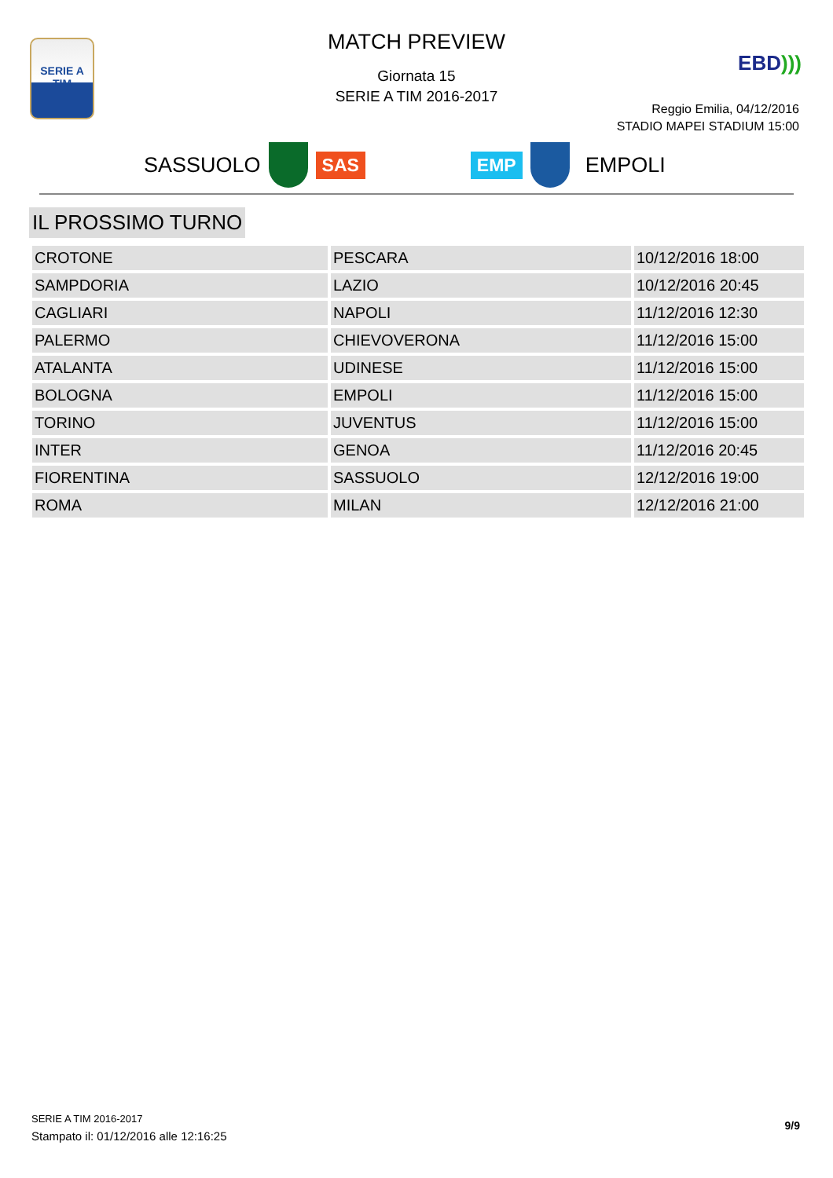SERIE A
TIM
MATCH PREVIEW
Giornata 15
SERIE A TIM 2016-2017
EBD)))
Reggio Emilia, 04/12/2016
STADIO MAPEI STADIUM 15:00
SASSUOLO SAS EMP EMPOLI
IL PROSSIMO TURNO
| CROTONE | PESCARA | 10/12/2016 18:00 |
| SAMPDORIA | LAZIO | 10/12/2016 20:45 |
| CAGLIARI | NAPOLI | 11/12/2016 12:30 |
| PALERMO | CHIEVOVERONA | 11/12/2016 15:00 |
| ATALANTA | UDINESE | 11/12/2016 15:00 |
| BOLOGNA | EMPOLI | 11/12/2016 15:00 |
| TORINO | JUVENTUS | 11/12/2016 15:00 |
| INTER | GENOA | 11/12/2016 20:45 |
| FIORENTINA | SASSUOLO | 12/12/2016 19:00 |
| ROMA | MILAN | 12/12/2016 21:00 |
SERIE A TIM 2016-2017
Stampato il: 01/12/2016 alle 12:16:25
9/9